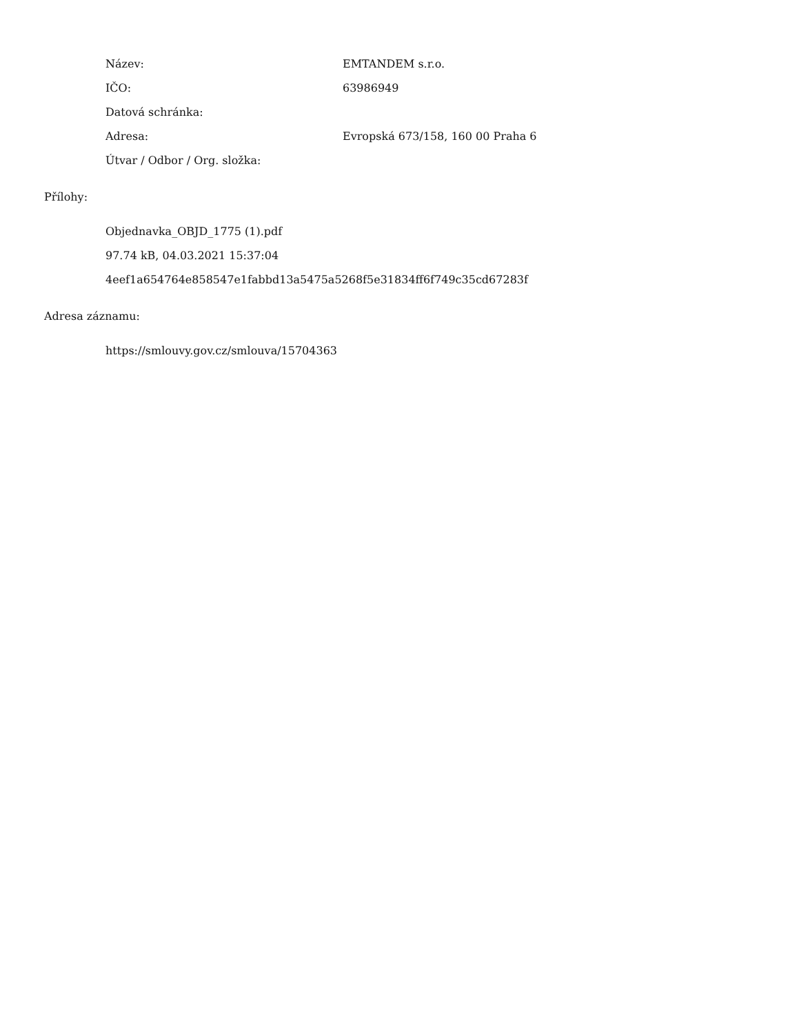Název: EMTANDEM s.r.o.
IČO: 63986949
Datová schránka:
Adresa:
Evropská 673/158, 160 00 Praha 6
Útvar / Odbor / Org. složka:
Přílohy:
Objednavka_OBJD_1775 (1).pdf
97.74 kB, 04.03.2021 15:37:04
4eef1a654764e858547e1fabbd13a5475a5268f5e31834ff6f749c35cd67283f
Adresa záznamu:
https://smlouvy.gov.cz/smlouva/15704363